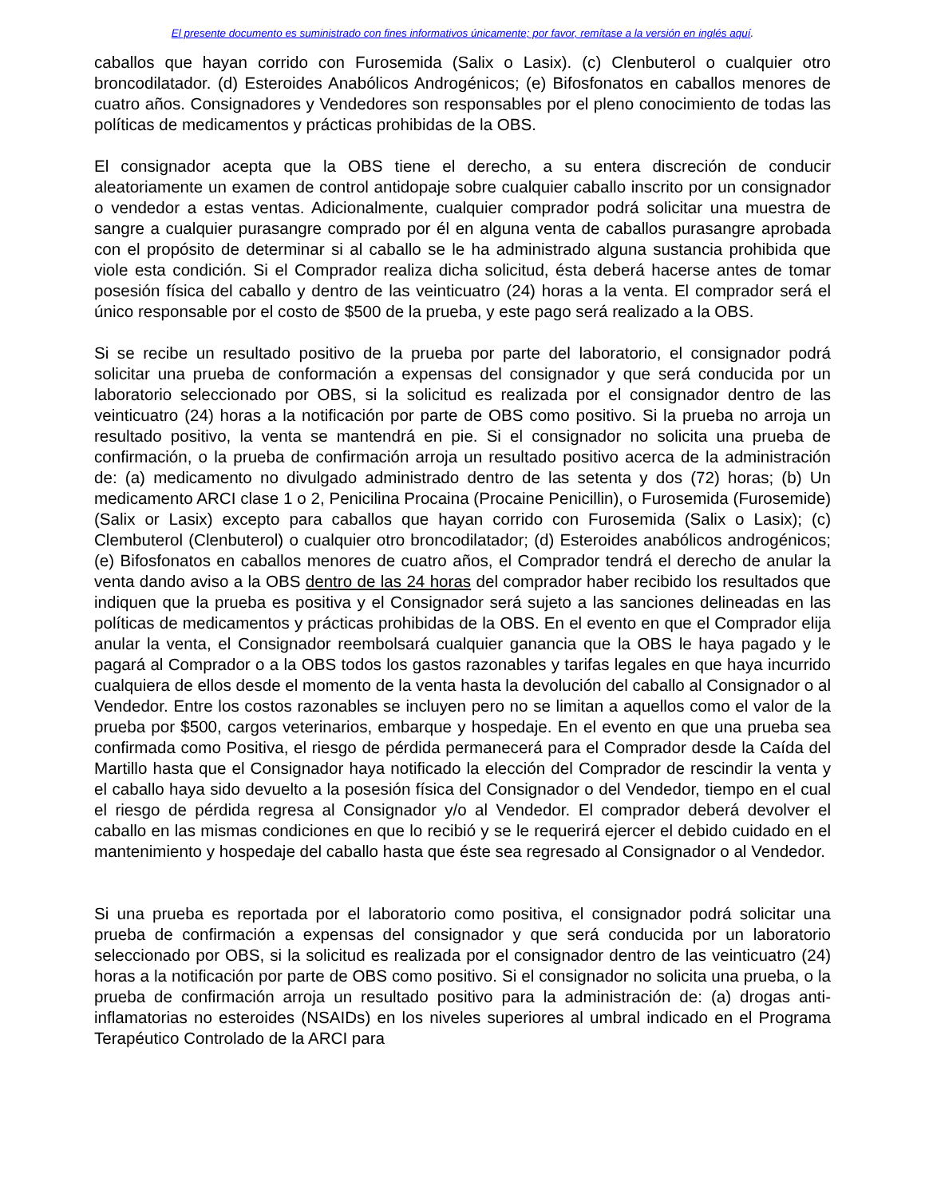El presente documento es suministrado con fines informativos únicamente; por favor, remítase a la versión en inglés aquí.
caballos que hayan corrido con Furosemida (Salix o Lasix). (c) Clenbuterol o cualquier otro broncodilatador. (d) Esteroides Anabólicos Androgénicos; (e) Bifosfonatos en caballos menores de cuatro años. Consignadores y Vendedores son responsables por el pleno conocimiento de todas las políticas de medicamentos y prácticas prohibidas de la OBS.
El consignador acepta que la OBS tiene el derecho, a su entera discreción de conducir aleatoriamente un examen de control antidopaje sobre cualquier caballo inscrito por un consignador o vendedor a estas ventas. Adicionalmente, cualquier comprador podrá solicitar una muestra de sangre a cualquier purasangre comprado por él en alguna venta de caballos purasangre aprobada con el propósito de determinar si al caballo se le ha administrado alguna sustancia prohibida que viole esta condición. Si el Comprador realiza dicha solicitud, ésta deberá hacerse antes de tomar posesión física del caballo y dentro de las veinticuatro (24) horas a la venta. El comprador será el único responsable por el costo de $500 de la prueba, y este pago será realizado a la OBS.
Si se recibe un resultado positivo de la prueba por parte del laboratorio, el consignador podrá solicitar una prueba de conformación a expensas del consignador y que será conducida por un laboratorio seleccionado por OBS, si la solicitud es realizada por el consignador dentro de las veinticuatro (24) horas a la notificación por parte de OBS como positivo. Si la prueba no arroja un resultado positivo, la venta se mantendrá en pie. Si el consignador no solicita una prueba de confirmación, o la prueba de confirmación arroja un resultado positivo acerca de la administración de: (a) medicamento no divulgado administrado dentro de las setenta y dos (72) horas; (b) Un medicamento ARCI clase 1 o 2, Penicilina Procaina (Procaine Penicillin), o Furosemida (Furosemide) (Salix or Lasix) excepto para caballos que hayan corrido con Furosemida (Salix o Lasix); (c) Clembuterol (Clenbuterol) o cualquier otro broncodilatador; (d) Esteroides anabólicos androgénicos; (e) Bifosfonatos en caballos menores de cuatro años, el Comprador tendrá el derecho de anular la venta dando aviso a la OBS dentro de las 24 horas del comprador haber recibido los resultados que indiquen que la prueba es positiva y el Consignador será sujeto a las sanciones delineadas en las políticas de medicamentos y prácticas prohibidas de la OBS. En el evento en que el Comprador elija anular la venta, el Consignador reembolsará cualquier ganancia que la OBS le haya pagado y le pagará al Comprador o a la OBS todos los gastos razonables y tarifas legales en que haya incurrido cualquiera de ellos desde el momento de la venta hasta la devolución del caballo al Consignador o al Vendedor. Entre los costos razonables se incluyen pero no se limitan a aquellos como el valor de la prueba por $500, cargos veterinarios, embarque y hospedaje. En el evento en que una prueba sea confirmada como Positiva, el riesgo de pérdida permanecerá para el Comprador desde la Caída del Martillo hasta que el Consignador haya notificado la elección del Comprador de rescindir la venta y el caballo haya sido devuelto a la posesión física del Consignador o del Vendedor, tiempo en el cual el riesgo de pérdida regresa al Consignador y/o al Vendedor. El comprador deberá devolver el caballo en las mismas condiciones en que lo recibió y se le requerirá ejercer el debido cuidado en el mantenimiento y hospedaje del caballo hasta que éste sea regresado al Consignador o al Vendedor.
Si una prueba es reportada por el laboratorio como positiva, el consignador podrá solicitar una prueba de confirmación a expensas del consignador y que será conducida por un laboratorio seleccionado por OBS, si la solicitud es realizada por el consignador dentro de las veinticuatro (24) horas a la notificación por parte de OBS como positivo. Si el consignador no solicita una prueba, o la prueba de confirmación arroja un resultado positivo para la administración de: (a) drogas anti-inflamatorias no esteroides (NSAIDs) en los niveles superiores al umbral indicado en el Programa Terapéutico Controlado de la ARCI para